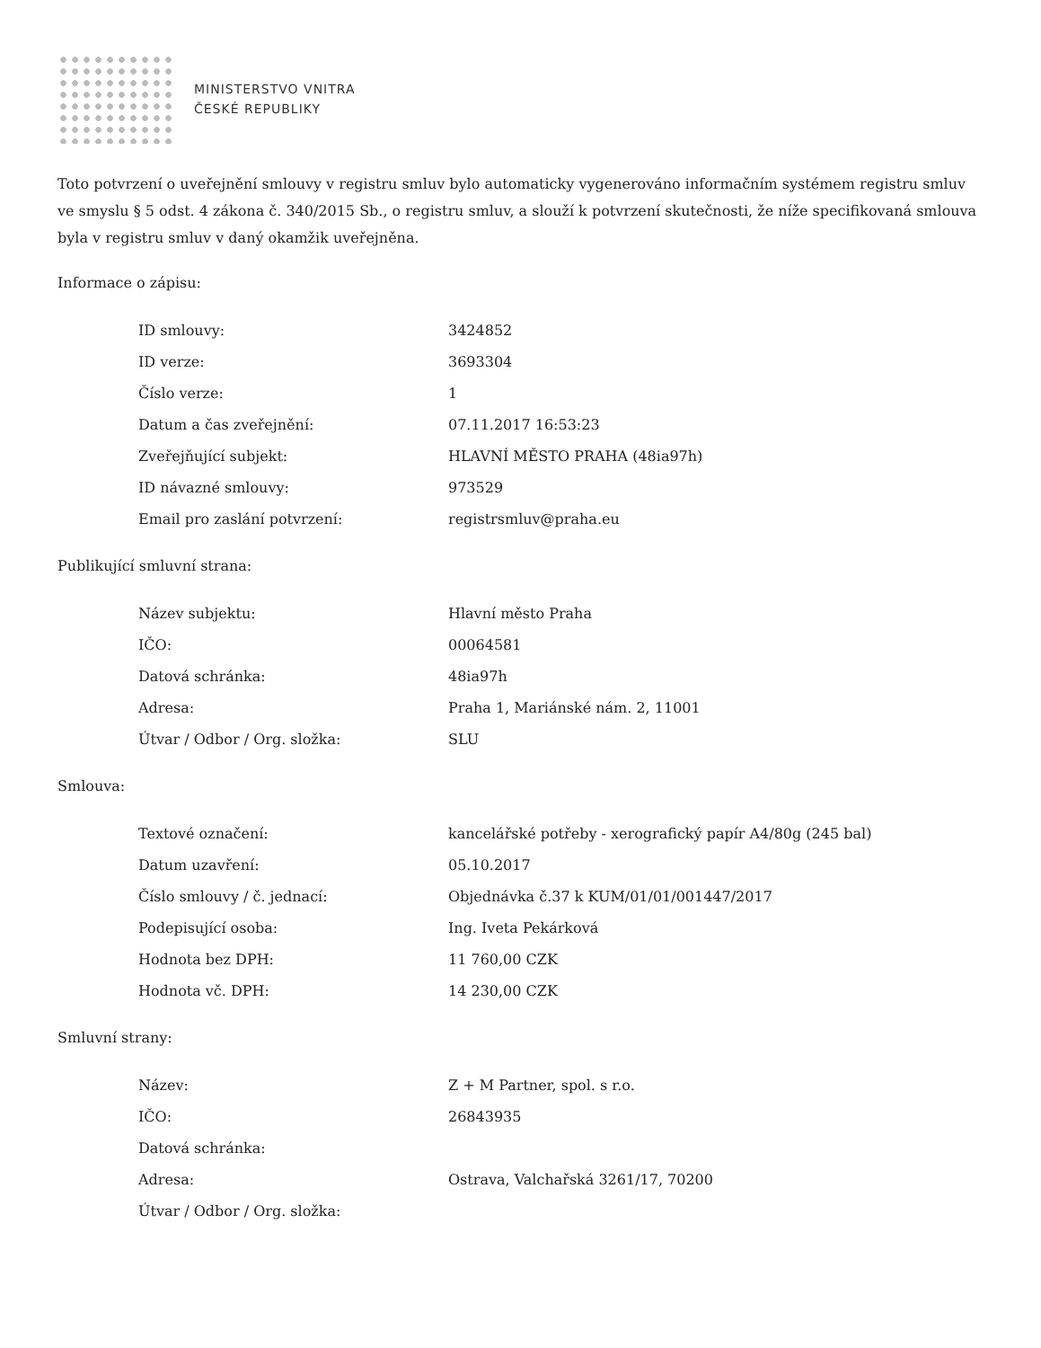MINISTERSTVO VNITRA
ČESKÉ REPUBLIKY
Toto potvrzení o uveřejnění smlouvy v registru smluv bylo automaticky vygenerováno informačním systémem registru smluv ve smyslu § 5 odst. 4 zákona č. 340/2015 Sb., o registru smluv, a slouží k potvrzení skutečnosti, že níže specifikovaná smlouva byla v registru smluv v daný okamžik uveřejněna.
Informace o zápisu:
| ID smlouvy: | 3424852 |
| ID verze: | 3693304 |
| Číslo verze: | 1 |
| Datum a čas zveřejnění: | 07.11.2017 16:53:23 |
| Zveřejňující subjekt: | HLAVNÍ MĚSTO PRAHA (48ia97h) |
| ID návazné smlouvy: | 973529 |
| Email pro zaslání potvrzení: | registrsmluv@praha.eu |
Publikující smluvní strana:
| Název subjektu: | Hlavní město Praha |
| IČO: | 00064581 |
| Datová schránka: | 48ia97h |
| Adresa: | Praha 1, Mariánské nám. 2, 11001 |
| Útvar / Odbor / Org. složka: | SLU |
Smlouva:
| Textové označení: | kancelářské potřeby - xerografický papír A4/80g (245 bal) |
| Datum uzavření: | 05.10.2017 |
| Číslo smlouvy / č. jednací: | Objednávka č.37 k KUM/01/01/001447/2017 |
| Podepisující osoba: | Ing. Iveta Pekárková |
| Hodnota bez DPH: | 11 760,00 CZK |
| Hodnota vč. DPH: | 14 230,00 CZK |
Smluvní strany:
| Název: | Z + M Partner, spol. s r.o. |
| IČO: | 26843935 |
| Datová schránka: | |
| Adresa: | Ostrava, Valchařská 3261/17, 70200 |
| Útvar / Odbor / Org. složka: | |